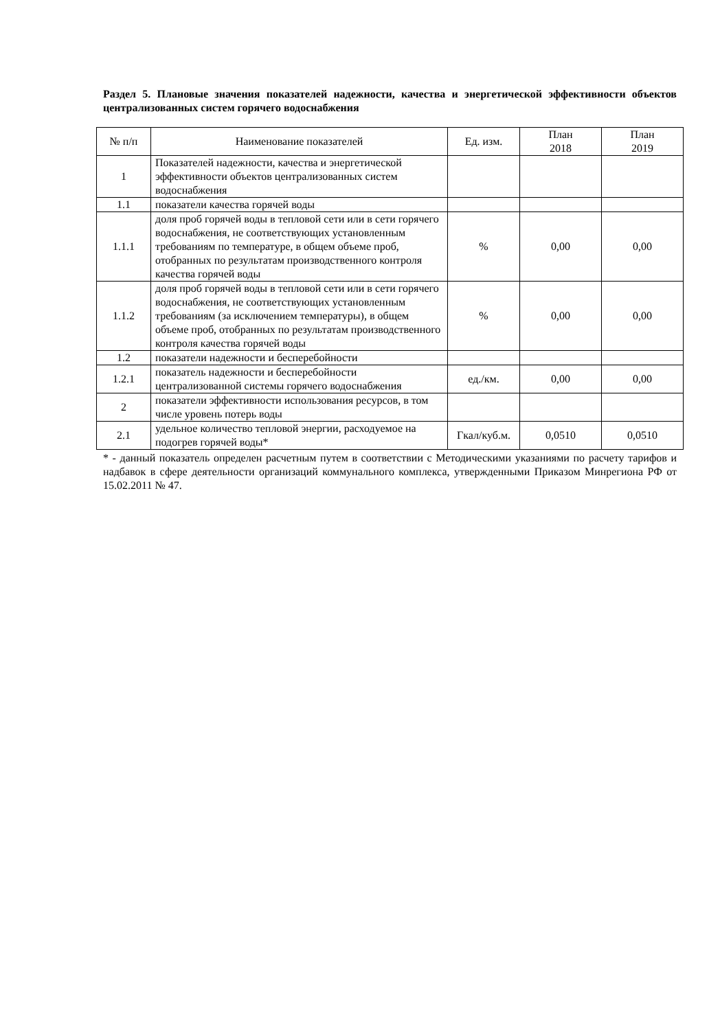Раздел 5. Плановые значения показателей надежности, качества и энергетической эффективности объектов централизованных систем горячего водоснабжения
| № п/п | Наименование показателей | Ед. изм. | План 2018 | План 2019 |
| --- | --- | --- | --- | --- |
| 1 | Показателей надежности, качества и энергетической эффективности объектов централизованных систем водоснабжения | | | |
| 1.1 | показатели качества горячей воды | | | |
| 1.1.1 | доля проб горячей воды в тепловой сети или в сети горячего водоснабжения, не соответствующих установленным требованиям по температуре, в общем объеме проб, отобранных по результатам производственного контроля качества горячей воды | % | 0,00 | 0,00 |
| 1.1.2 | доля проб горячей воды в тепловой сети или в сети горячего водоснабжения, не соответствующих установленным требованиям (за исключением температуры), в общем объеме проб, отобранных по результатам производственного контроля качества горячей воды | % | 0,00 | 0,00 |
| 1.2 | показатели надежности и бесперебойности | | | |
| 1.2.1 | показатель надежности и бесперебойности централизованной системы горячего водоснабжения | ед./км. | 0,00 | 0,00 |
| 2 | показатели эффективности использования ресурсов, в том числе уровень потерь воды | | | |
| 2.1 | удельное количество тепловой энергии, расходуемое на подогрев горячей воды* | Гкал/куб.м. | 0,0510 | 0,0510 |
* - данный показатель определен расчетным путем в соответствии с Методическими указаниями по расчету тарифов и надбавок в сфере деятельности организаций коммунального комплекса, утвержденными Приказом Минрегиона РФ от 15.02.2011 № 47.